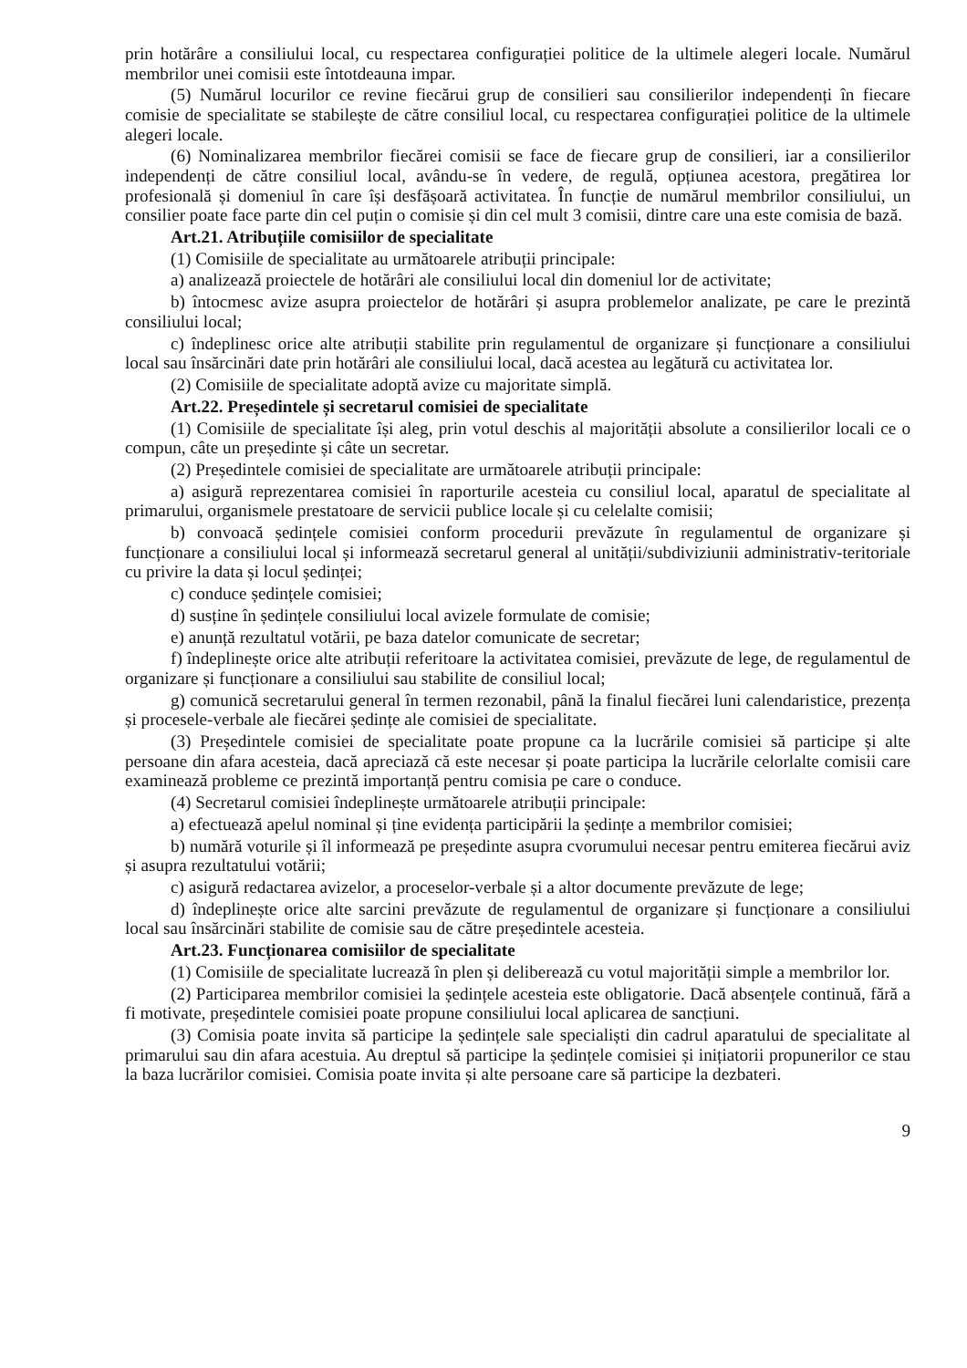prin hotărâre a consiliului local, cu respectarea configurației politice de la ultimele alegeri locale. Numărul membrilor unei comisii este întotdeauna impar.
(5) Numărul locurilor ce revine fiecărui grup de consilieri sau consilierilor independenți în fiecare comisie de specialitate se stabilește de către consiliul local, cu respectarea configurației politice de la ultimele alegeri locale.
(6) Nominalizarea membrilor fiecărei comisii se face de fiecare grup de consilieri, iar a consilierilor independenți de către consiliul local, avându-se în vedere, de regulă, opțiunea acestora, pregătirea lor profesională și domeniul în care își desfășoară activitatea. În funcție de numărul membrilor consiliului, un consilier poate face parte din cel puțin o comisie și din cel mult 3 comisii, dintre care una este comisia de bază.
Art.21. Atribuțiile comisiilor de specialitate
(1) Comisiile de specialitate au următoarele atribuții principale:
a) analizează proiectele de hotărâri ale consiliului local din domeniul lor de activitate;
b) întocmesc avize asupra proiectelor de hotărâri și asupra problemelor analizate, pe care le prezintă consiliului local;
c) îndeplinesc orice alte atribuții stabilite prin regulamentul de organizare și funcționare a consiliului local sau însărcinări date prin hotărâri ale consiliului local, dacă acestea au legătură cu activitatea lor.
(2) Comisiile de specialitate adoptă avize cu majoritate simplă.
Art.22. Președintele și secretarul comisiei de specialitate
(1) Comisiile de specialitate își aleg, prin votul deschis al majorității absolute a consilierilor locali ce o compun, câte un președinte și câte un secretar.
(2) Președintele comisiei de specialitate are următoarele atribuții principale:
a) asigură reprezentarea comisiei în raporturile acesteia cu consiliul local, aparatul de specialitate al primarului, organismele prestatoare de servicii publice locale și cu celelalte comisii;
b) convoacă ședințele comisiei conform procedurii prevăzute în regulamentul de organizare și funcționare a consiliului local și informează secretarul general al unității/subdiviziunii administrativ-teritoriale cu privire la data și locul ședinței;
c) conduce ședințele comisiei;
d) susține în ședințele consiliului local avizele formulate de comisie;
e) anunță rezultatul votării, pe baza datelor comunicate de secretar;
f) îndeplinește orice alte atribuții referitoare la activitatea comisiei, prevăzute de lege, de regulamentul de organizare și funcționare a consiliului sau stabilite de consiliul local;
g) comunică secretarului general în termen rezonabil, până la finalul fiecărei luni calendaristice, prezența și procesele-verbale ale fiecărei ședințe ale comisiei de specialitate.
(3) Președintele comisiei de specialitate poate propune ca la lucrările comisiei să participe și alte persoane din afara acesteia, dacă apreciază că este necesar și poate participa la lucrările celorlalte comisii care examinează probleme ce prezintă importanță pentru comisia pe care o conduce.
(4) Secretarul comisiei îndeplinește următoarele atribuții principale:
a) efectuează apelul nominal și ține evidența participării la ședințe a membrilor comisiei;
b) numără voturile și îl informează pe președinte asupra cvorumului necesar pentru emiterea fiecărui aviz și asupra rezultatului votării;
c) asigură redactarea avizelor, a proceselor-verbale și a altor documente prevăzute de lege;
d) îndeplinește orice alte sarcini prevăzute de regulamentul de organizare și funcționare a consiliului local sau însărcinări stabilite de comisie sau de către președintele acesteia.
Art.23. Funcționarea comisiilor de specialitate
(1) Comisiile de specialitate lucrează în plen și deliberează cu votul majorității simple a membrilor lor.
(2) Participarea membrilor comisiei la ședințele acesteia este obligatorie. Dacă absențele continuă, fără a fi motivate, președintele comisiei poate propune consiliului local aplicarea de sancțiuni.
(3) Comisia poate invita să participe la ședințele sale specialiști din cadrul aparatului de specialitate al primarului sau din afara acestuia. Au dreptul să participe la ședințele comisiei și inițiatorii propunerilor ce stau la baza lucrărilor comisiei. Comisia poate invita și alte persoane care să participe la dezbateri.
9